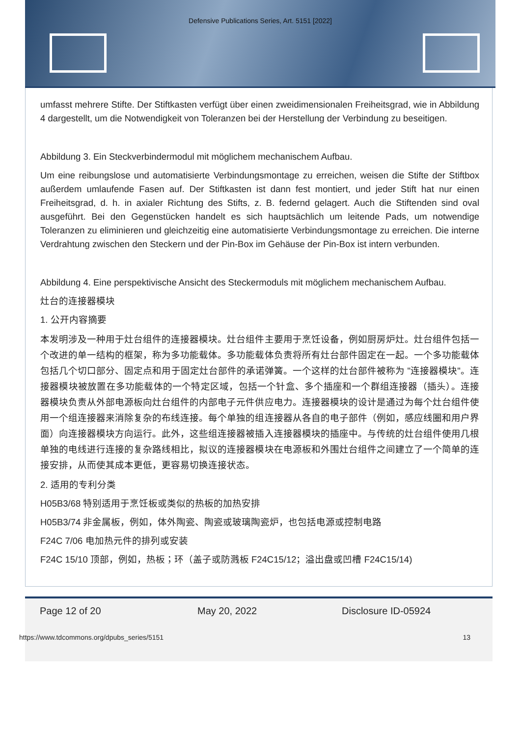Defensive Publications Series, Art. 5151 [2022]
umfasst mehrere Stifte. Der Stiftkasten verfügt über einen zweidimensionalen Freiheitsgrad, wie in Abbildung 4 dargestellt, um die Notwendigkeit von Toleranzen bei der Herstellung der Verbindung zu beseitigen.
Abbildung 3. Ein Steckverbindermodul mit möglichem mechanischem Aufbau.
Um eine reibungslose und automatisierte Verbindungsmontage zu erreichen, weisen die Stifte der Stiftbox außerdem umlaufende Fasen auf. Der Stiftkasten ist dann fest montiert, und jeder Stift hat nur einen Freiheitsgrad, d. h. in axialer Richtung des Stifts, z. B. federnd gelagert. Auch die Stiftenden sind oval ausgeführt. Bei den Gegenstücken handelt es sich hauptsächlich um leitende Pads, um notwendige Toleranzen zu eliminieren und gleichzeitig eine automatisierte Verbindungsmontage zu erreichen. Die interne Verdrahtung zwischen den Steckern und der Pin-Box im Gehäuse der Pin-Box ist intern verbunden.
Abbildung 4. Eine perspektivische Ansicht des Steckermoduls mit möglichem mechanischem Aufbau.
灶台的连接器模块
1. 公开内容摘要
本发明涉及一种用于灶台组件的连接器模块。灶台组件主要用于烹饪设备，例如厨房炉灶。灶台组件包括一个改进的单一结构的框架，称为多功能载体。多功能载体负责将所有灶台部件固定在一起。一个多功能载体包括几个切口部分、固定点和用于固定灶台部件的承诺弹簧。一个这样的灶台部件被称为 "连接器模块"。连接器模块被放置在多功能载体的一个特定区域，包括一个针盒、多个插座和一个群组连接器（插头）。连接器模块负责从外部电源板向灶台组件的内部电子元件供应电力。连接器模块的设计是通过为每个灶台组件使用一个组连接器来消除复杂的布线连接。每个单独的组连接器从各自的电子部件（例如，感应线圈和用户界面）向连接器模块方向运行。此外，这些组连接器被插入连接器模块的插座中。与传统的灶台组件使用几根单独的电线进行连接的复杂路线相比，拟议的连接器模块在电源板和外围灶台组件之间建立了一个简单的连接安排，从而使其成本更低，更容易切换连接状态。
2. 适用的专利分类
H05B3/68 特别适用于烹饪板或类似的热板的加热安排
H05B3/74 非金属板，例如，体外陶瓷、陶瓷或玻璃陶瓷炉，也包括电源或控制电路
F24C 7/06 电加热元件的排列或安装
F24C 15/10 顶部，例如，热板；环（盖子或防溅板 F24C15/12；溢出盘或凹槽 F24C15/14)
Page 12 of 20 May 20, 2022 Disclosure ID-05924
https://www.tdcommons.org/dpubs_series/5151 13